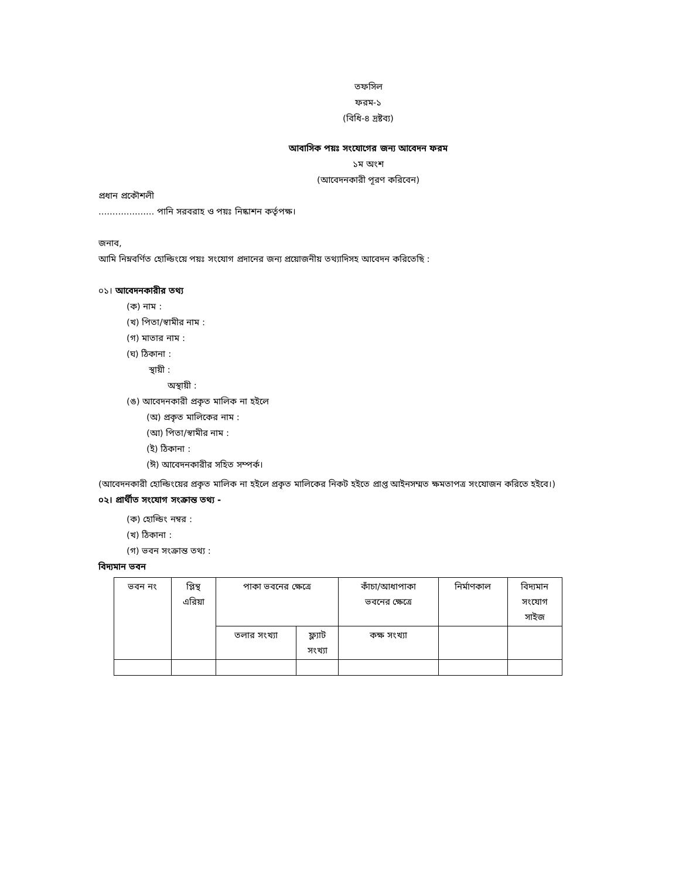তফসিল
ফরম-১
(বিধি-৪ দ্রষ্টব্য)
আবাসিক পয়ঃ সংযোগের জন্য আবেদন ফরম
১ম অংশ
(আবেদনকারী পূরণ করিবেন)
প্রধান প্রকৌশলী
.................... পানি সরবরাহ ও পয়ঃ নিষ্কাশন কর্তৃপক্ষ।
জনাব,
আমি নিম্নবর্ণিত হোল্ডিংয়ে পয়ঃ সংযোগ প্রদানের জন্য প্রয়োজনীয় তথ্যাদিসহ আবেদন করিতেছি :
০১। আবেদনকারীর তথ্য
(ক) নাম :
(খ) পিতা/স্বামীর নাম :
(গ) মাতার নাম :
(ঘ) ঠিকানা :
স্থায়ী :
অস্থায়ী :
(ঙ) আবেদনকারী প্রকৃত মালিক না হইলে
(অ) প্রকৃত মালিকের নাম :
(আ) পিতা/স্বামীর নাম :
(ই) ঠিকানা :
(ঈ) আবেদনকারীর সহিত সম্পর্ক।
(আবেদনকারী হোল্ডিংয়ের প্রকৃত মালিক না হইলে প্রকৃত মালিকের নিকট হইতে প্রাপ্ত আইনসম্মত ক্ষমতাপত্র সংযোজন করিতে হইবে।)
০২। প্রার্থীত সংযোগ সংক্রান্ত তথ্য -
(ক) হোল্ডিং নম্বর :
(খ) ঠিকানা :
(গ) ভবন সংক্রান্ত তথ্য :
বিদ্যমান ভবন
| ভবন নং | প্লিন্থ এরিয়া | পাকা ভবনের ক্ষেত্রে | | কাঁচা/আধাপাকা ভবনের ক্ষেত্রে | নির্মাণকাল | বিদ্যমান সংযোগ সাইজ |
| | | তলার সংখ্যা | ফ্ল্যাট সংখ্যা | কক্ষ সংখ্যা | | |